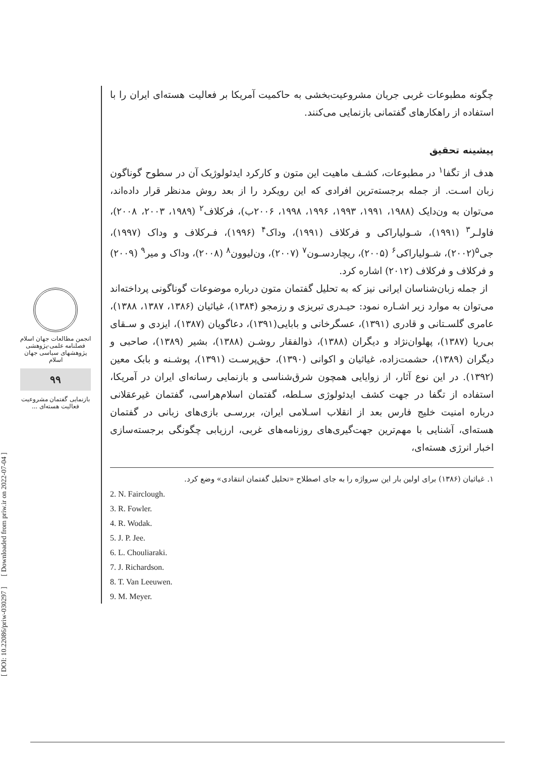انجمن مطالعات جهان اسلام
فصلنامه علمی-پژوهشی
پژوهشهای سیاسی جهان اسلام
۹۹
بازنمایی گفتمان مشروعیت
فعالیت هسته‌ای ...
[ DOI: 10.22086/priw-030297 ] [ Downloaded from priw.ir on 2022-07-04 ]
چگونه مطبوعات غربی جریان مشروعیت‌بخشی به حاکمیت آمریکا بر فعالیت هسته‌ای ایران را با استفاده از راهکارهای گفتمانی بازنمایی می‌کنند.
پیشینه تحقیق
هدف از تگفا<sup>۱</sup> در مطبوعات، کشـف ماهیت این متون و کارکرد ایدئولوژیک آن در سطوح گوناگون زبان اسـت. از جمله برجسته‌ترین افرادی که این رویکرد را از بعد روش مدنظر قرار داده‌اند، می‌توان به ون‌دایک (۱۹۸۸، ۱۹۹۱، ۱۹۹۳، ۱۹۹۶، ۱۹۹۸، ۲۰۰۶ب)، فرکلاف<sup>۲</sup> (۱۹۸۹، ۲۰۰۳، ۲۰۰۸)، فاولـر<sup>۳</sup> (۱۹۹۱)، شـولیاراکی و فرکلاف (۱۹۹۱)، وداک<sup>۴</sup> (۱۹۹۶)، فـرکلاف و وداک (۱۹۹۷)، جی<sup>۵</sup>(۲۰۰۲)، شـولیاراکی<sup>۶</sup> (۲۰۰۵)، ریچاردسـون<sup>۷</sup> (۲۰۰۷)، ون‌لیوون<sup>۸</sup> (۲۰۰۸)، وداک و میر<sup>۹</sup> (۲۰۰۹) و فرکلاف و فرکلاف (۲۰۱۲) اشاره کرد.
از جمله زبان‌شناسان ایرانی نیز که به تحلیل گفتمان متون درباره موضوعات گوناگونی پرداخته‌اند می‌توان به موارد زیر اشـاره نمود: حیـدری تبریزی و رزمجو (۱۳۸۴)، غیاثیان (۱۳۸۶، ۱۳۸۷، ۱۳۸۸)، عامری گلسـتانی و قادری (۱۳۹۱)، عسگرخانی و بابایی(۱۳۹۱)، دعاگویان (۱۳۸۷)، ایزدی و سـقای بی‌ریا (۱۳۸۷)، پهلوان‌نژاد و دیگران (۱۳۸۸)، ذوالفقار روشـن (۱۳۸۸)، بشیر (۱۳۸۹)، صاحبی و دیگران (۱۳۸۹)، حشمت‌زاده، غیاثیان و اکوانی (۱۳۹۰)، حق‌پرسـت (۱۳۹۱)، پوشـنه و بابک معین (۱۳۹۲). در این نوع آثار، از زوایایی همچون شرق‌شناسی و بازنمایی رسانه‌ای ایران در آمریکا، استفاده از تگفا در جهت کشف ایدئولوژی سـلطه، گفتمان اسلام‌هراسی، گفتمان غیرعقلانی درباره امنیت خلیج فارس بعد از انقلاب اسـلامی ایران، بررسـی بازی‌های زبانی در گفتمان هسته‌ای، آشنایی با مهم‌ترین جهت‌گیری‌های روزنامه‌های غربی، ارزیابی چگونگی برجسته‌سازی اخبار انرژی هسته‌ای،
۱. غیاثیان (۱۳۸۶) برای اولین بار این سرواژه را به جای اصطلاح «تحلیل گفتمان انتقادی» وضع کرد.
2. N. Fairclough.
3. R. Fowler.
4. R. Wodak.
5. J. P. Jee.
6. L. Chouliaraki.
7. J. Richardson.
8. T. Van Leeuwen.
9. M. Meyer.